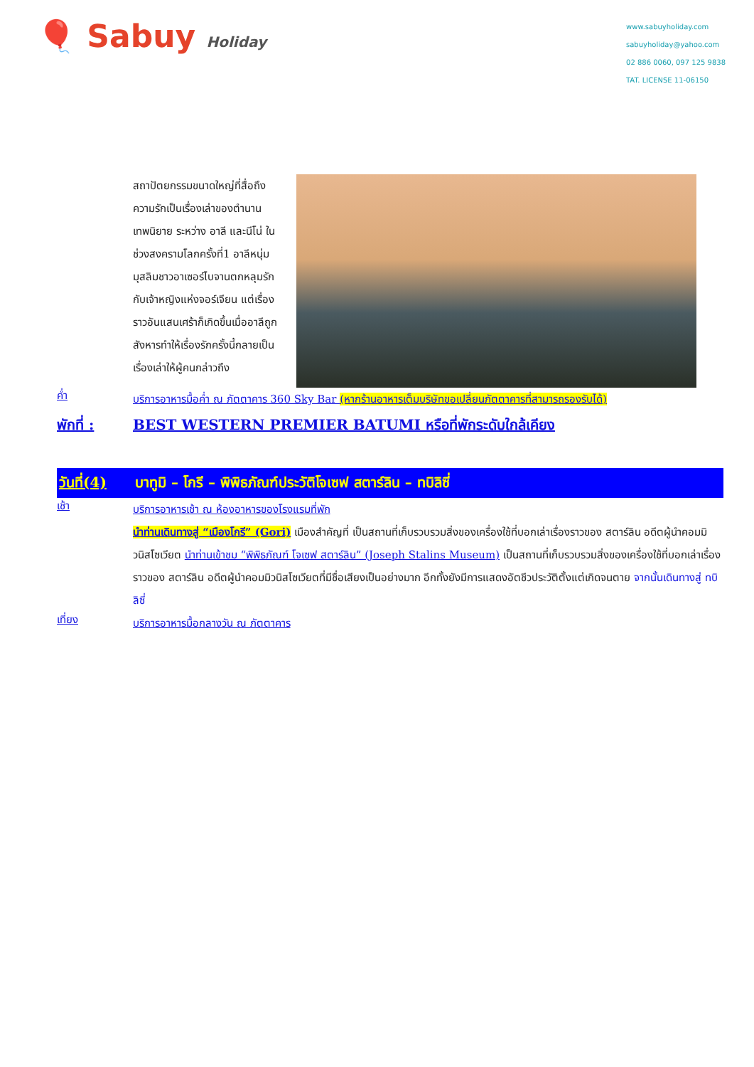🎈 Sabuy Holiday
www.sabuyholiday.com
sabuyholiday@yahoo.com
02 886 0060, 097 125 9838
TAT. LICENSE 11-06150
สถาปัตยกรรมขนาดใหญ่ที่สื่อถึงความรักเป็นเรื่องเล่าของตำนานเทพนิยาย ระหว่าง อาลี และนีโน่ ในช่วงสงครามโลกครั้งที่1 อาลีหนุ่มมุสลิมชาวอาเซอร์ไบจานตกหลุมรักกับเจ้าหญิงแห่งจอร์เจียน แต่เรื่องราวอันแสนเศร้าก็เกิดขึ้นเมื่ออาลีถูกสังหารทำให้เรื่องรักครั้งนี้กลายเป็นเรื่องเล่าให้ผู้คนกล่าวถึง
ค่ำ
บริการอาหารมื้อค่ำ ณ ภัตตาคาร 360 Sky Bar (หากร้านอาหารเต็มบริษัทขอเปลี่ยนภัตตาคารที่สามารถรองรับได้)
พักที่ : BEST WESTERN PREMIER BATUMI หรือที่พักระดับใกล้เคียง
วันที่(4)
บาทูมิ – โกรี – พิพิธภัณฑ์ประวัติโจเซฟ สตาร์ลิน – ทบิลิซี่
เช้า
บริการอาหารเช้า ณ ห้องอาหารของโรงแรมที่พัก
นำท่านเดินทางสู่ “เมืองโกรี” (Gori) เมืองสำคัญที่ เป็นสถานที่เก็บรวบรวมสิ่งของเครื่องใช้ที่บอกเล่าเรื่องราวของ สตาร์ลิน อดีตผู้นำคอมมิวนิสโซเวียต นำท่านเข้าชม “พิพิธภัณฑ์ โจเซฟ สตาร์ลิน” (Joseph Stalins Museum) เป็นสถานที่เก็บรวบรวมสิ่งของเครื่องใช้ที่บอกเล่าเรื่องราวของ สตาร์ลิน อดีตผู้นำคอมมิวนิสโซเวียตที่มีชื่อเสียงเป็นอย่างมาก อีกทั้งยังมีการแสดงอัตชีวประวัติตั้งแต่เกิดจนตาย จากนั้นเดินทางสู่ ทบิลิซี่
เที่ยง
บริการอาหารมื้อกลางวัน ณ ภัตตาคาร